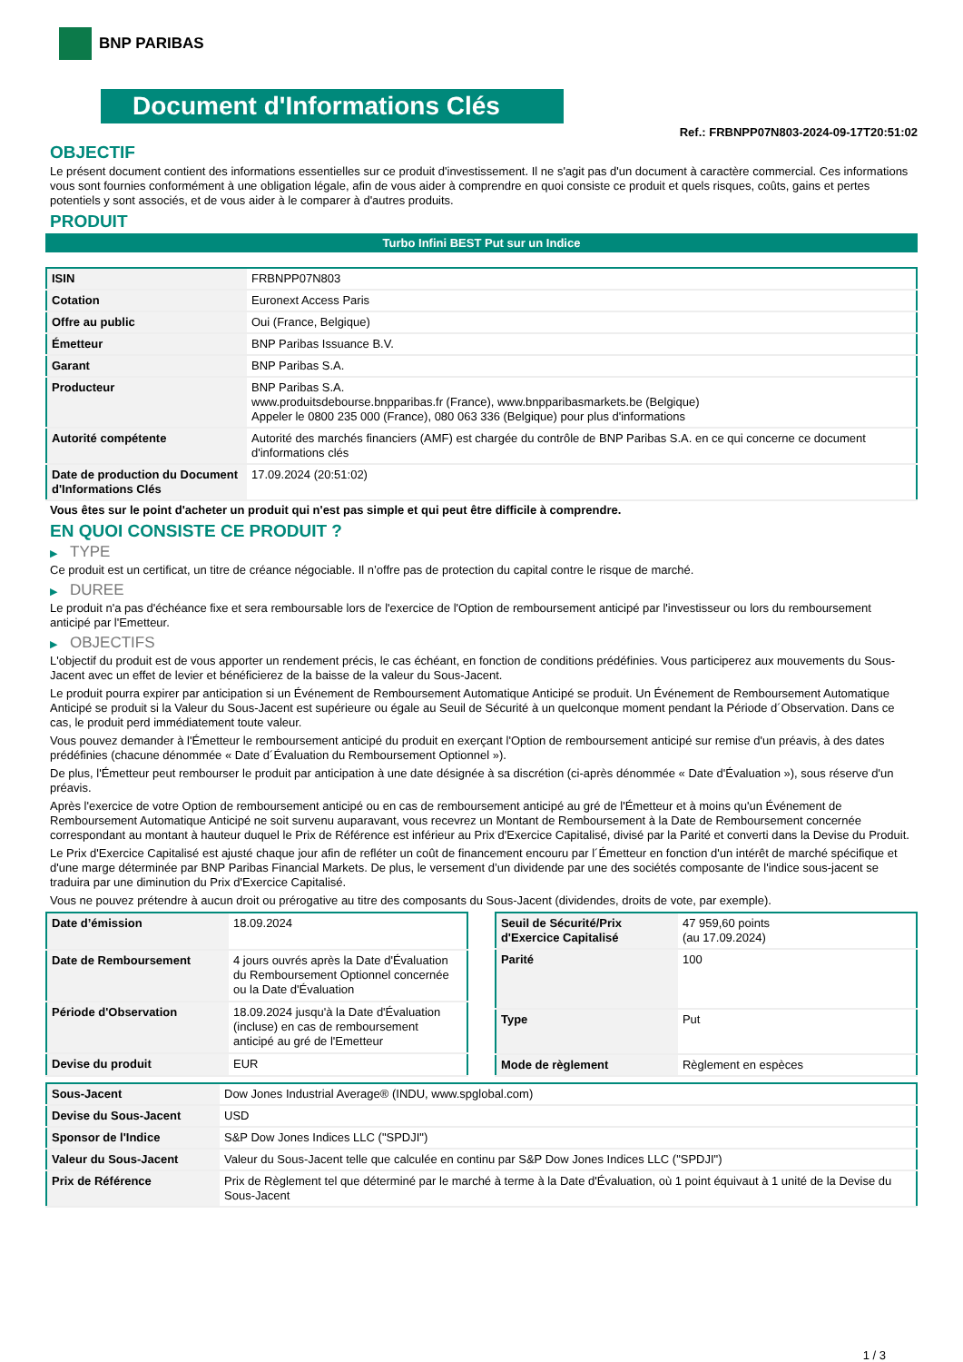BNP PARIBAS
Document d'Informations Clés
Ref.: FRBNPP07N803-2024-09-17T20:51:02
OBJECTIF
Le présent document contient des informations essentielles sur ce produit d'investissement. Il ne s'agit pas d'un document à caractère commercial. Ces informations vous sont fournies conformément à une obligation légale, afin de vous aider à comprendre en quoi consiste ce produit et quels risques, coûts, gains et pertes potentiels y sont associés, et de vous aider à le comparer à d'autres produits.
PRODUIT
Turbo Infini BEST Put sur un Indice
| ISIN | FRBNPP07N803 |
| Cotation | Euronext Access Paris |
| Offre au public | Oui (France, Belgique) |
| Émetteur | BNP Paribas Issuance B.V. |
| Garant | BNP Paribas S.A. |
| Producteur | BNP Paribas S.A. www.produitsdebourse.bnpparibas.fr (France), www.bnpparibasmarkets.be (Belgique) Appeler le 0800 235 000 (France), 080 063 336 (Belgique) pour plus d'informations |
| Autorité compétente | Autorité des marchés financiers (AMF) est chargée du contrôle de BNP Paribas S.A. en ce qui concerne ce document d'informations clés |
| Date de production du Document d'Informations Clés | 17.09.2024 (20:51:02) |
Vous êtes sur le point d'acheter un produit qui n'est pas simple et qui peut être difficile à comprendre.
EN QUOI CONSISTE CE PRODUIT ?
▶ TYPE
Ce produit est un certificat, un titre de créance négociable. Il n’offre pas de protection du capital contre le risque de marché.
▶ DUREE
Le produit n'a pas d'échéance fixe et sera remboursable lors de l'exercice de l'Option de remboursement anticipé par l'investisseur ou lors du remboursement anticipé par l'Emetteur.
▶ OBJECTIFS
L'objectif du produit est de vous apporter un rendement précis, le cas échéant, en fonction de conditions prédéfinies. Vous participerez aux mouvements du Sous-Jacent avec un effet de levier et bénéficierez de la baisse de la valeur du Sous-Jacent.
Le produit pourra expirer par anticipation si un Événement de Remboursement Automatique Anticipé se produit. Un Événement de Remboursement Automatique Anticipé se produit si la Valeur du Sous-Jacent est supérieure ou égale au Seuil de Sécurité à un quelconque moment pendant la Période d´Observation. Dans ce cas, le produit perd immédiatement toute valeur.
Vous pouvez demander à l'Émetteur le remboursement anticipé du produit en exerçant l'Option de remboursement anticipé sur remise d'un préavis, à des dates prédéfinies (chacune dénommée « Date d´Évaluation du Remboursement Optionnel »).
De plus, l'Émetteur peut rembourser le produit par anticipation à une date désignée à sa discrétion (ci-après dénommée « Date d'Évaluation »), sous réserve d'un préavis.
Après l'exercice de votre Option de remboursement anticipé ou en cas de remboursement anticipé au gré de l'Émetteur et à moins qu'un Événement de Remboursement Automatique Anticipé ne soit survenu auparavant, vous recevrez un Montant de Remboursement à la Date de Remboursement concernée correspondant au montant à hauteur duquel le Prix de Référence est inférieur au Prix d'Exercice Capitalisé, divisé par la Parité et converti dans la Devise du Produit.
Le Prix d'Exercice Capitalisé est ajusté chaque jour afin de refléter un coût de financement encouru par l´Émetteur en fonction d'un intérêt de marché spécifique et d'une marge déterminée par BNP Paribas Financial Markets. De plus, le versement d’un dividende par une des sociétés composante de l'indice sous-jacent se traduira par une diminution du Prix d'Exercice Capitalisé.
Vous ne pouvez prétendre à aucun droit ou prérogative au titre des composants du Sous-Jacent (dividendes, droits de vote, par exemple).
| Date d’émission | 18.09.2024 |
| Date de Remboursement | 4 jours ouvrés après la Date d'Évaluation du Remboursement Optionnel concernée ou la Date d'Évaluation |
| Période d'Observation | 18.09.2024 jusqu'à la Date d'Évaluation (incluse) en cas de remboursement anticipé au gré de l'Emetteur |
| Devise du produit | EUR |
| Seuil de Sécurité/Prix d'Exercice Capitalisé | 47 959,60 points (au 17.09.2024) |
| Parité | 100 |
| Type | Put |
| Mode de règlement | Règlement en espèces |
| Sous-Jacent | Dow Jones Industrial Average® (INDU, www.spglobal.com) |
| Devise du Sous-Jacent | USD |
| Sponsor de l'Indice | S&P Dow Jones Indices LLC ("SPDJI") |
| Valeur du Sous-Jacent | Valeur du Sous-Jacent telle que calculée en continu par S&P Dow Jones Indices LLC ("SPDJI") |
| Prix de Référence | Prix de Règlement tel que déterminé par le marché à terme à la Date d'Évaluation, où 1 point équivaut à 1 unité de la Devise du Sous-Jacent |
1 / 3